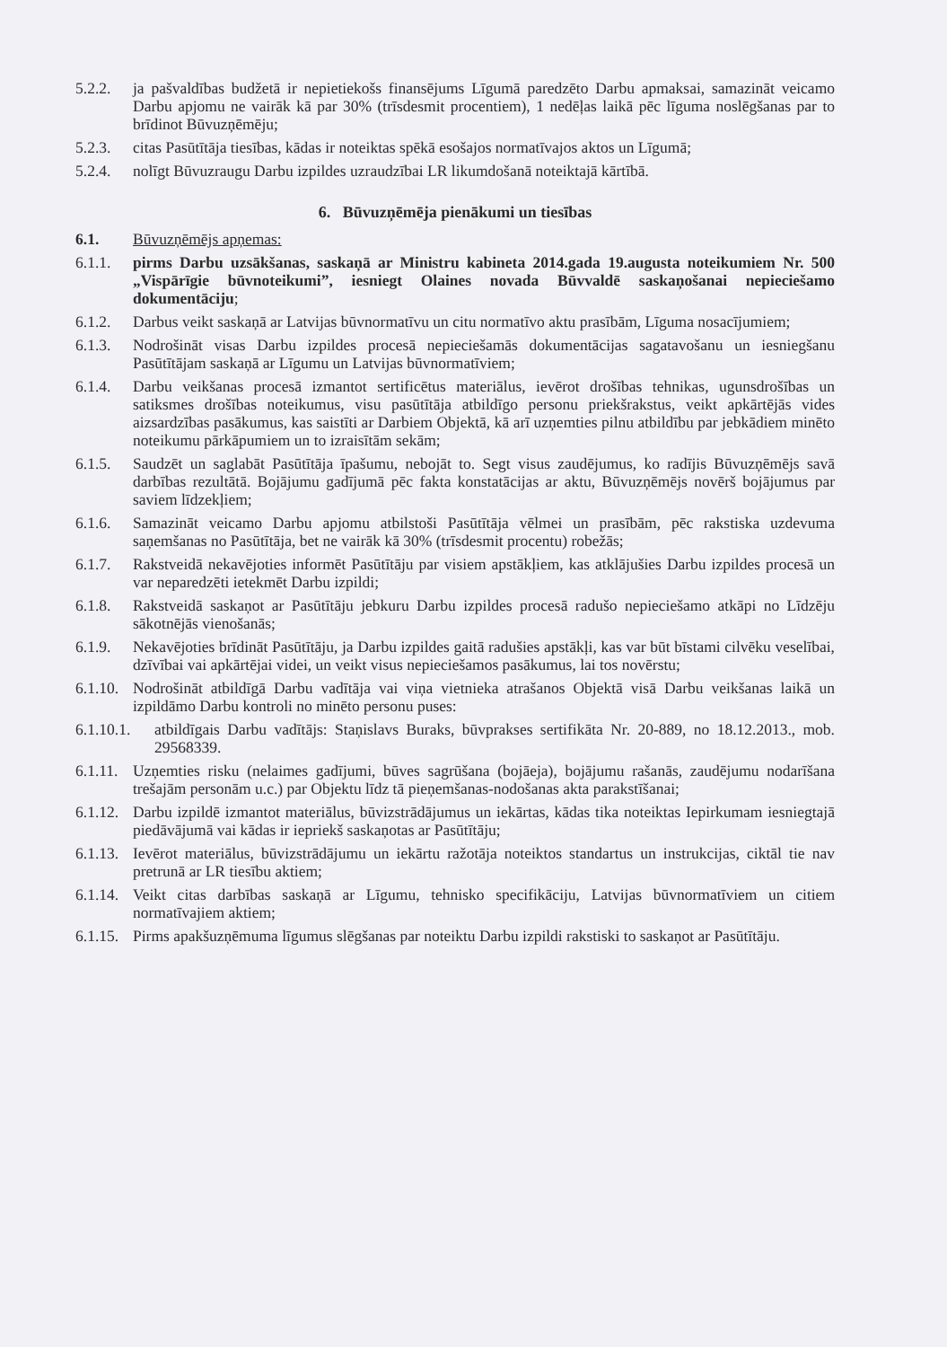5.2.2. ja pašvaldības budžetā ir nepietiekošs finansējums Līgumā paredzēto Darbu apmaksai, samazināt veicamo Darbu apjomu ne vairāk kā par 30% (trīsdesmit procentiem), 1 nedēļas laikā pēc līguma noslēgšanas par to brīdinot Būvuzņēmēju;
5.2.3. citas Pasūtītāja tiesības, kādas ir noteiktas spēkā esošajos normatīvajos aktos un Līgumā;
5.2.4. nolīgt Būvuzraugu Darbu izpildes uzraudzībai LR likumdošanā noteiktajā kārtībā.
6. Būvuzņēmēja pienākumi un tiesības
6.1. Būvuzņēmējs apņemas:
6.1.1. pirms Darbu uzsākšanas, saskaņā ar Ministru kabineta 2014.gada 19.augusta noteikumiem Nr. 500 „Vispārīgie būvnoteikumi”, iesniegt Olaines novada Būvvaldē saskaņošanai nepieciešamo dokumentāciju;
6.1.2. Darbus veikt saskaņā ar Latvijas būvnormatīvu un citu normatīvo aktu prasībām, Līguma nosacījumiem;
6.1.3. Nodrošināt visas Darbu izpildes procesā nepieciešamās dokumentācijas sagatavošanu un iesniegšanu Pasūtītājam saskaņā ar Līgumu un Latvijas būvnormatīviem;
6.1.4. Darbu veikšanas procesā izmantot sertificētus materiālus, ievērot drošības tehnikas, ugunsdrošības un satiksmes drošības noteikumus, visu pasūtītāja atbildīgo personu priekšrakstus, veikt apkārtējās vides aizsardzības pasākumus, kas saistīti ar Darbiem Objektā, kā arī uzņemties pilnu atbildību par jebkādiem minēto noteikumu pārkāpumiem un to izraisītām sekām;
6.1.5. Saudzēt un saglabāt Pasūtītāja īpašumu, nebojāt to. Segt visus zaudējumus, ko radījis Būvuzņēmējs savā darbības rezultātā. Bojājumu gadījumā pēc fakta konstatācijas ar aktu, Būvuzņēmējs novērš bojājumus par saviem līdzekļiem;
6.1.6. Samazināt veicamo Darbu apjomu atbilstoši Pasūtītāja vēlmei un prasībām, pēc rakstiska uzdevuma saņemšanas no Pasūtītāja, bet ne vairāk kā 30% (trīsdesmit procentu) robežās;
6.1.7. Rakstveidā nekavējoties informēt Pasūtītāju par visiem apstākļiem, kas atklājušies Darbu izpildes procesā un var neparedzēti ietekmēt Darbu izpildi;
6.1.8. Rakstveidā saskaņot ar Pasūtītāju jebkuru Darbu izpildes procesā radušo nepieciešamo atkāpi no Līdzēju sākotnējās vienošanās;
6.1.9. Nekavējoties brīdināt Pasūtītāju, ja Darbu izpildes gaitā radušies apstākļi, kas var būt bīstami cilvēku veselībai, dzīvībai vai apkārtējai videi, un veikt visus nepieciešamos pasākumus, lai tos novērstu;
6.1.10. Nodrošināt atbildīgā Darbu vadītāja vai viņa vietnieka atrašanos Objektā visā Darbu veikšanas laikā un izpildāmo Darbu kontroli no minēto personu puses:
6.1.10.1. atbildīgais Darbu vadītājs: Staņislavs Buraks, būvprakses sertifikāta Nr. 20-889, no 18.12.2013., mob. 29568339.
6.1.11. Uzņemties risku (nelaimes gadījumi, būves sagrūšana (bojāeja), bojājumu rašanās, zaudējumu nodarīšana trešajām personām u.c.) par Objektu līdz tā pieņemšanas-nodošanas akta parakstīšanai;
6.1.12. Darbu izpildē izmantot materiālus, būvizstrādājumus un iekārtas, kādas tika noteiktas Iepirkumam iesniegtajā piedāvājumā vai kādas ir iepriekš saskaņotas ar Pasūtītāju;
6.1.13. Ievērot materiālus, būvizstrādājumu un iekārtu ražotāja noteiktos standartus un instrukcijas, ciktāl tie nav pretrunā ar LR tiesību aktiem;
6.1.14. Veikt citas darbības saskaņā ar Līgumu, tehnisko specifikāciju, Latvijas būvnormatīviem un citiem normatīvajiem aktiem;
6.1.15. Pirms apakšuzņēmuma līgumus slēgšanas par noteiktu Darbu izpildi rakstiski to saskaņot ar Pasūtītāju.